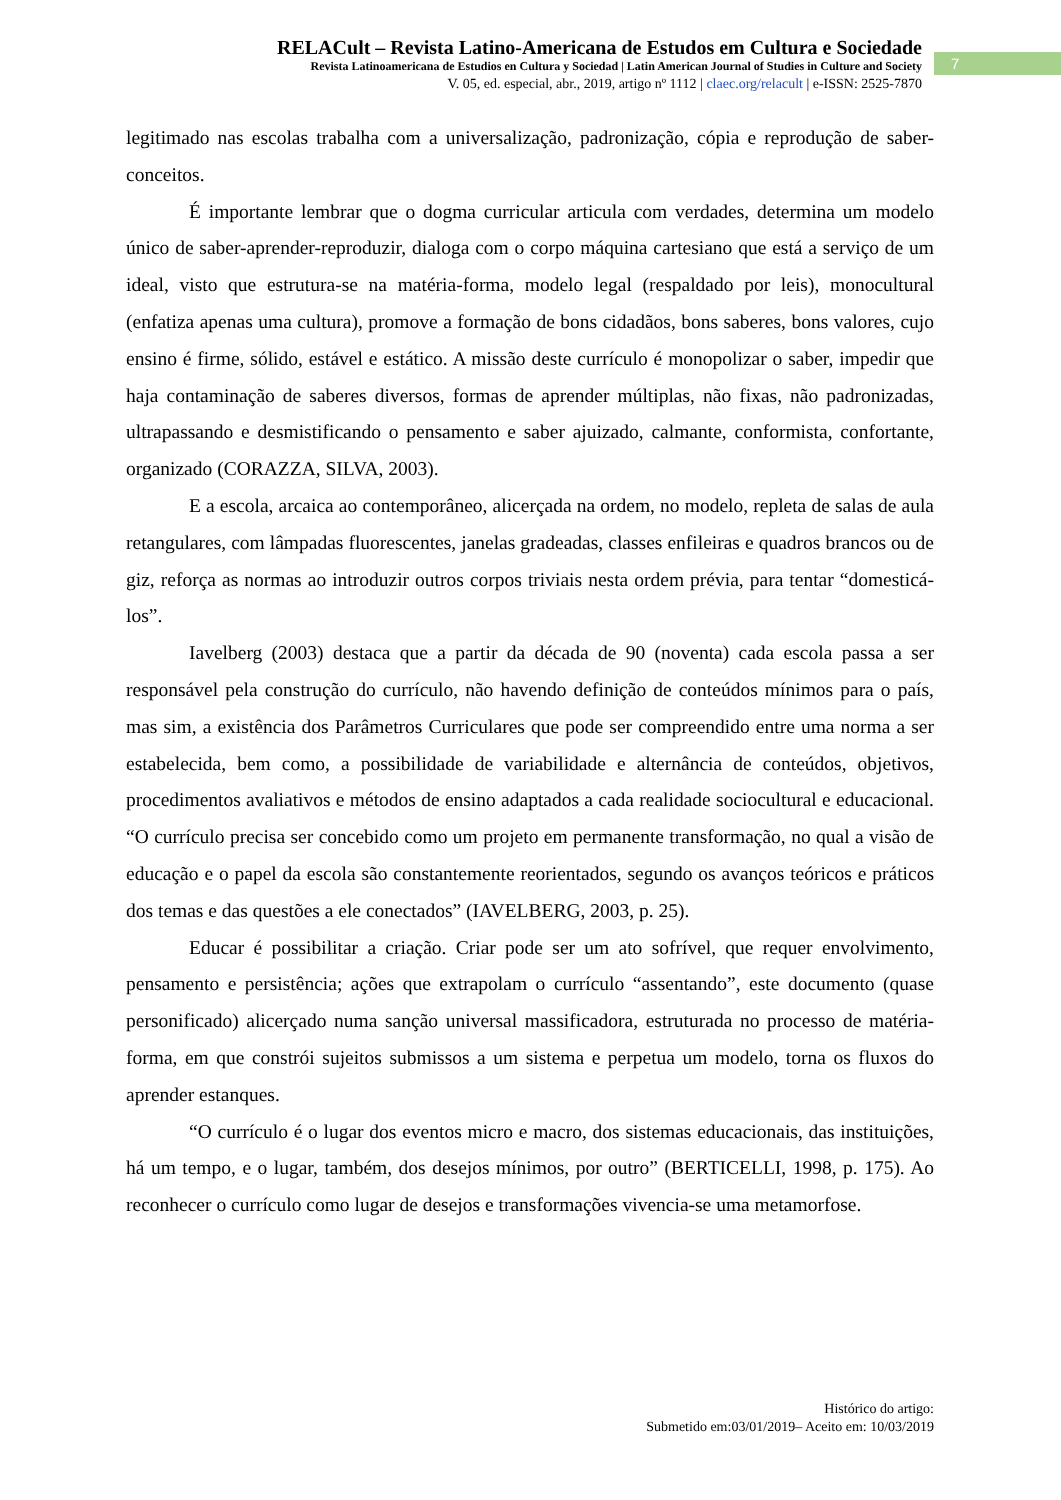RELACult – Revista Latino-Americana de Estudos em Cultura e Sociedade
Revista Latinoamericana de Estudios en Cultura y Sociedad | Latin American Journal of Studies in Culture and Society
V. 05, ed. especial, abr., 2019, artigo nº 1112 | claec.org/relacult | e-ISSN: 2525-7870
7
legitimado nas escolas trabalha com a universalização, padronização, cópia e reprodução de saber-conceitos.
É importante lembrar que o dogma curricular articula com verdades, determina um modelo único de saber-aprender-reproduzir, dialoga com o corpo máquina cartesiano que está a serviço de um ideal, visto que estrutura-se na matéria-forma, modelo legal (respaldado por leis), monocultural (enfatiza apenas uma cultura), promove a formação de bons cidadãos, bons saberes, bons valores, cujo ensino é firme, sólido, estável e estático. A missão deste currículo é monopolizar o saber, impedir que haja contaminação de saberes diversos, formas de aprender múltiplas, não fixas, não padronizadas, ultrapassando e desmistificando o pensamento e saber ajuizado, calmante, conformista, confortante, organizado (CORAZZA, SILVA, 2003).
E a escola, arcaica ao contemporâneo, alicerçada na ordem, no modelo, repleta de salas de aula retangulares, com lâmpadas fluorescentes, janelas gradeadas, classes enfileiras e quadros brancos ou de giz, reforça as normas ao introduzir outros corpos triviais nesta ordem prévia, para tentar “domesticá-los”.
Iavelberg (2003) destaca que a partir da década de 90 (noventa) cada escola passa a ser responsável pela construção do currículo, não havendo definição de conteúdos mínimos para o país, mas sim, a existência dos Parâmetros Curriculares que pode ser compreendido entre uma norma a ser estabelecida, bem como, a possibilidade de variabilidade e alternância de conteúdos, objetivos, procedimentos avaliativos e métodos de ensino adaptados a cada realidade sociocultural e educacional. “O currículo precisa ser concebido como um projeto em permanente transformação, no qual a visão de educação e o papel da escola são constantemente reorientados, segundo os avanços teóricos e práticos dos temas e das questões a ele conectados” (IAVELBERG, 2003, p. 25).
Educar é possibilitar a criação. Criar pode ser um ato sofrível, que requer envolvimento, pensamento e persistência; ações que extrapolam o currículo “assentando”, este documento (quase personificado) alicerçado numa sanção universal massificadora, estruturada no processo de matéria-forma, em que constrói sujeitos submissos a um sistema e perpetua um modelo, torna os fluxos do aprender estanques.
“O currículo é o lugar dos eventos micro e macro, dos sistemas educacionais, das instituições, há um tempo, e o lugar, também, dos desejos mínimos, por outro” (BERTICELLI, 1998, p. 175). Ao reconhecer o currículo como lugar de desejos e transformações vivencia-se uma metamorfose.
Histórico do artigo:
Submetido em:03/01/2019– Aceito em: 10/03/2019